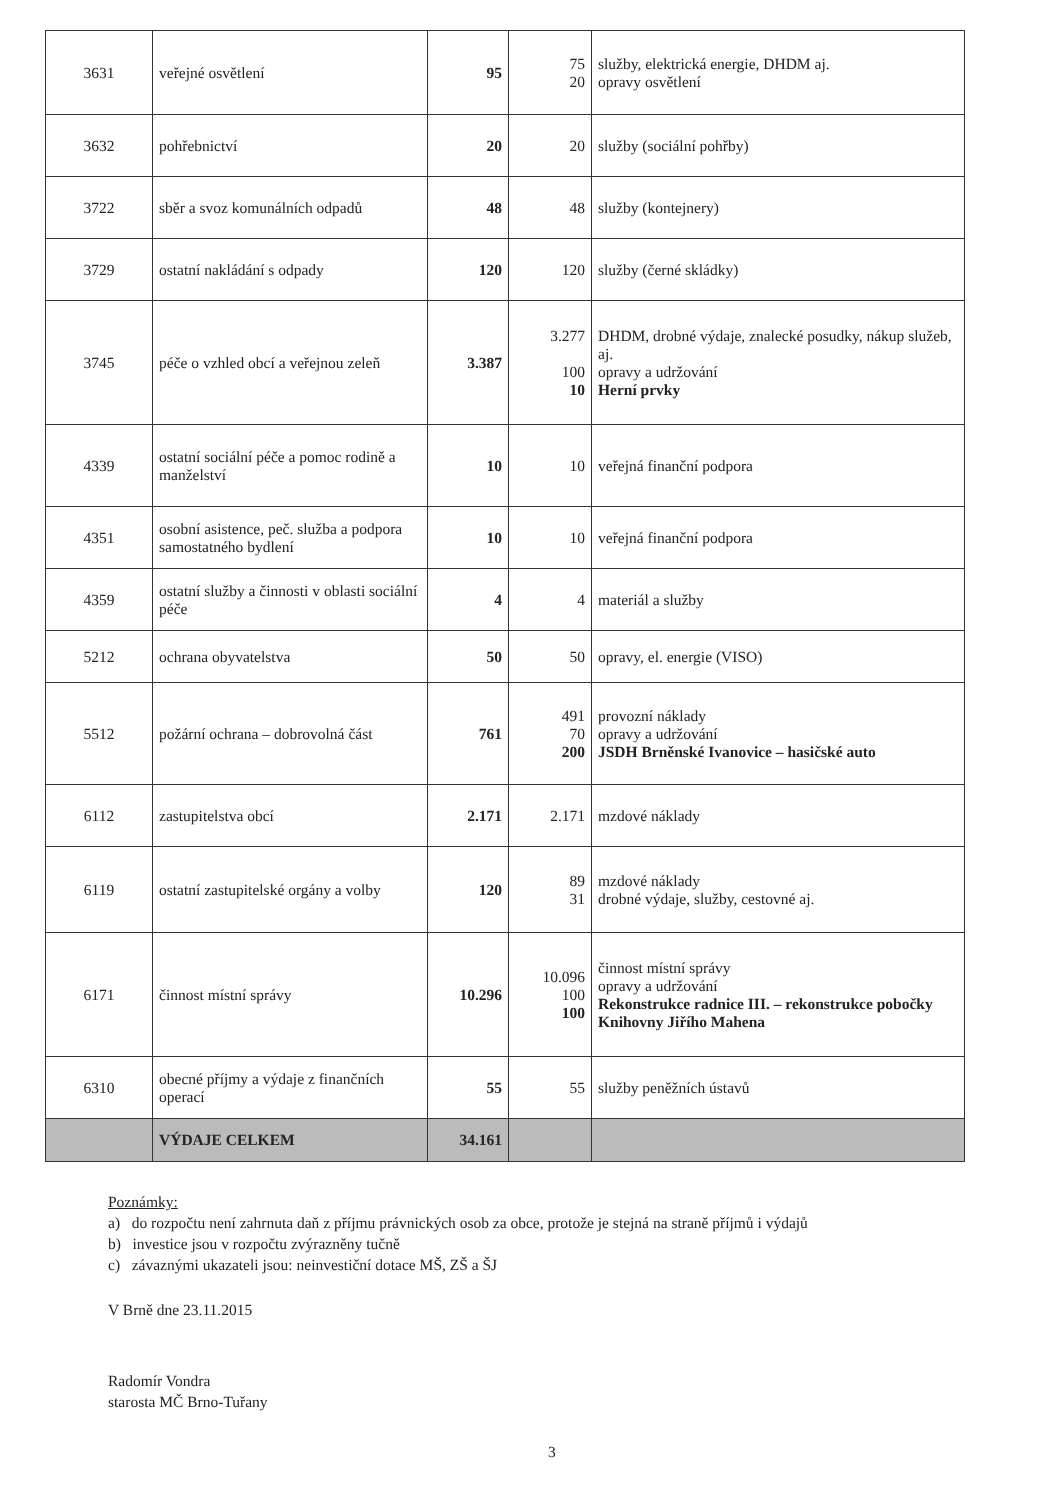| 3631 | veřejné osvětlení | 95 | 75 20 | služby, elektrická energie, DHDM aj. opravy osvětlení |
| 3632 | pohřebnictví | 20 | 20 | služby (sociální pohřby) |
| 3722 | sběr a svoz komunálních odpadů | 48 | 48 | služby (kontejnery) |
| 3729 | ostatní nakládání s odpady | 120 | 120 | služby (černé skládky) |
| 3745 | péče o vzhled obcí a veřejnou zeleň | 3.387 | 3.277 100 10 | DHDM, drobné výdaje, znalecké posudky, nákup služeb, aj. opravy a udržování Herní prvky |
| 4339 | ostatní sociální péče a pomoc rodině a manželství | 10 | 10 | veřejná finanční podpora |
| 4351 | osobní asistence, peč. služba a podpora samostatného bydlení | 10 | 10 | veřejná finanční podpora |
| 4359 | ostatní služby a činnosti v oblasti sociální péče | 4 | 4 | materiál a služby |
| 5212 | ochrana obyvatelstva | 50 | 50 | opravy, el. energie (VISO) |
| 5512 | požární ochrana – dobrovolná část | 761 | 491 70 200 | provozní náklady opravy a udržování JSDH Brněnské Ivanovice – hasičské auto |
| 6112 | zastupitelstva obcí | 2.171 | 2.171 | mzdové náklady |
| 6119 | ostatní zastupitelské orgány a volby | 120 | 89 31 | mzdové náklady drobné výdaje, služby, cestovné aj. |
| 6171 | činnost místní správy | 10.296 | 10.096 100 100 | činnost místní správy opravy a udržování Rekonstrukce radnice III. – rekonstrukce pobočky Knihovny Jiřího Mahena |
| 6310 | obecné příjmy a výdaje z finančních operací | 55 | 55 | služby peněžních ústavů |
| | VÝDAJE CELKEM | 34.161 | | |
Poznámky:
a) do rozpočtu není zahrnuta daň z příjmu právnických osob za obce, protože je stejná na straně příjmů i výdajů
b) investice jsou v rozpočtu zvýrazněny tučně
c) závaznými ukazateli jsou: neinvestiční dotace MŠ, ZŠ a ŠJ
V Brně dne 23.11.2015
Radomír Vondra
starosta MČ Brno-Tuřany
3